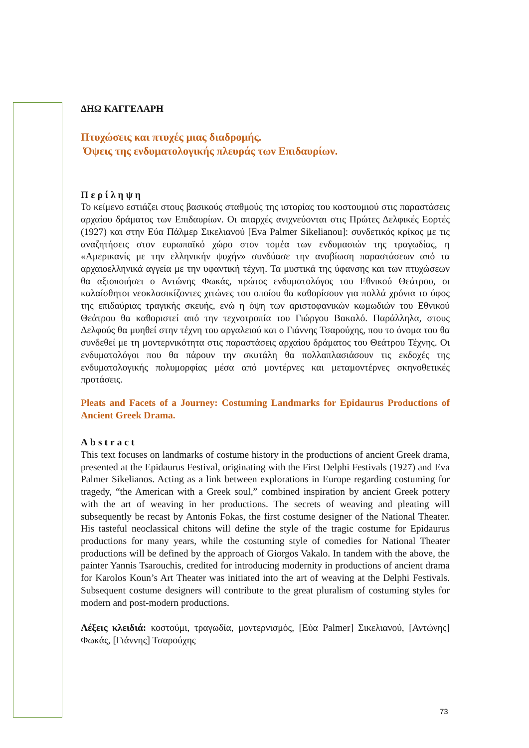ΔΗΩ ΚΑΓΓΕΛΑΡΗ
Πτυχώσεις και πτυχές μιας διαδρομής.
Όψεις της ενδυματολογικής πλευράς των Επιδαυρίων.
Περίληψη
Το κείμενο εστιάζει στους βασικούς σταθμούς της ιστορίας του κοστουμιού στις παραστάσεις αρχαίου δράματος των Επιδαυρίων. Οι απαρχές ανιχνεύονται στις Πρώτες Δελφικές Εορτές (1927) και στην Εύα Πάλμερ Σικελιανού [Eva Palmer Sikelianou]: συνδετικός κρίκος με τις αναζητήσεις στον ευρωπαϊκό χώρο στον τομέα των ενδυμασιών της τραγωδίας, η «Αμερικανίς με την ελληνικήν ψυχήν» συνδύασε την αναβίωση παραστάσεων από τα αρχαιοελληνικά αγγεία με την υφαντική τέχνη. Τα μυστικά της ύφανσης και των πτυχώσεων θα αξιοποιήσει ο Αντώνης Φωκάς, πρώτος ενδυματολόγος του Εθνικού Θεάτρου, οι καλαίσθητοι νεοκλασικίζοντες χιτώνες του οποίου θα καθορίσουν για πολλά χρόνια το ύφος της επιδαύριας τραγικής σκευής, ενώ η όψη των αριστοφανικών κωμωδιών του Εθνικού Θεάτρου θα καθοριστεί από την τεχνοτροπία του Γιώργου Βακαλό. Παράλληλα, στους Δελφούς θα μυηθεί στην τέχνη του αργαλειού και ο Γιάννης Τσαρούχης, που το όνομα του θα συνδεθεί με τη μοντερνικότητα στις παραστάσεις αρχαίου δράματος του Θεάτρου Τέχνης. Οι ενδυματολόγοι που θα πάρουν την σκυτάλη θα πολλαπλασιάσουν τις εκδοχές της ενδυματολογικής πολυμορφίας μέσα από μοντέρνες και μεταμοντέρνες σκηνοθετικές προτάσεις.
Pleats and Facets of a Journey: Costuming Landmarks for Epidaurus Productions of Ancient Greek Drama.
Abstract
This text focuses on landmarks of costume history in the productions of ancient Greek drama, presented at the Epidaurus Festival, originating with the First Delphi Festivals (1927) and Eva Palmer Sikelianos. Acting as a link between explorations in Europe regarding costuming for tragedy, “the American with a Greek soul,” combined inspiration by ancient Greek pottery with the art of weaving in her productions. The secrets of weaving and pleating will subsequently be recast by Antonis Fokas, the first costume designer of the National Theater. His tasteful neoclassical chitons will define the style of the tragic costume for Epidaurus productions for many years, while the costuming style of comedies for National Theater productions will be defined by the approach of Giorgos Vakalo. In tandem with the above, the painter Yannis Tsarouchis, credited for introducing modernity in productions of ancient drama for Karolos Koun’s Art Theater was initiated into the art of weaving at the Delphi Festivals. Subsequent costume designers will contribute to the great pluralism of costuming styles for modern and post-modern productions.
Λέξεις κλειδιά: κοστούμι, τραγωδία, μοντερνισμός, [Εύα Palmer] Σικελιανού, [Αντώνης] Φωκάς, [Γιάννης] Τσαρούχης
73